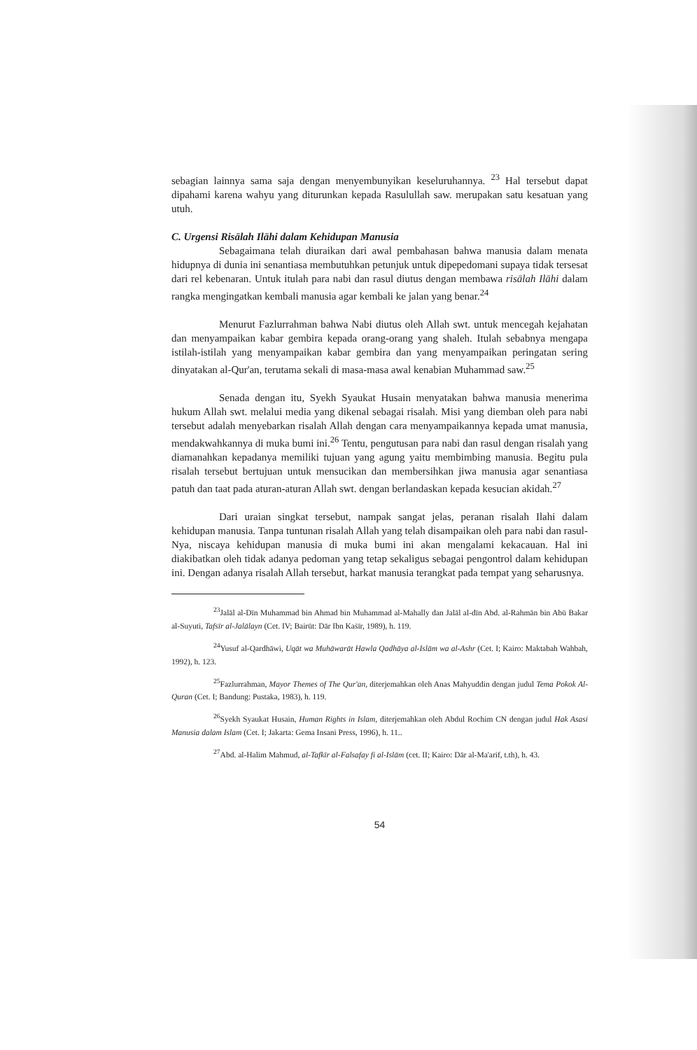sebagian lainnya sama saja dengan menyembunyikan keseluruhannya. <sup>23</sup> Hal tersebut dapat dipahami karena wahyu yang diturunkan kepada Rasulullah saw. merupakan satu kesatuan yang utuh.
C. Urgensi Risālah Ilāhi dalam Kehidupan Manusia
Sebagaimana telah diuraikan dari awal pembahasan bahwa manusia dalam menata hidupnya di dunia ini senantiasa membutuhkan petunjuk untuk dipepedomani supaya tidak tersesat dari rel kebenaran. Untuk itulah para nabi dan rasul diutus dengan membawa risālah Ilāhi dalam rangka mengingatkan kembali manusia agar kembali ke jalan yang benar.<sup>24</sup>
Menurut Fazlurrahman bahwa Nabi diutus oleh Allah swt. untuk mencegah kejahatan dan menyampaikan kabar gembira kepada orang-orang yang shaleh. Itulah sebabnya mengapa istilah-istilah yang menyampaikan kabar gembira dan yang menyampaikan peringatan sering dinyatakan al-Qur'an, terutama sekali di masa-masa awal kenabian Muhammad saw.<sup>25</sup>
Senada dengan itu, Syekh Syaukat Husain menyatakan bahwa manusia menerima hukum Allah swt. melalui media yang dikenal sebagai risalah. Misi yang diemban oleh para nabi tersebut adalah menyebarkan risalah Allah dengan cara menyampaikannya kepada umat manusia, mendakwahkannya di muka bumi ini.<sup>26</sup> Tentu, pengutusan para nabi dan rasul dengan risalah yang diamanahkan kepadanya memiliki tujuan yang agung yaitu membimbing manusia. Begitu pula risalah tersebut bertujuan untuk mensucikan dan membersihkan jiwa manusia agar senantiasa patuh dan taat pada aturan-aturan Allah swt. dengan berlandaskan kepada kesucian akidah.<sup>27</sup>
Dari uraian singkat tersebut, nampak sangat jelas, peranan risalah Ilahi dalam kehidupan manusia. Tanpa tuntunan risalah Allah yang telah disampaikan oleh para nabi dan rasul-Nya, niscaya kehidupan manusia di muka bumi ini akan mengalami kekacauan. Hal ini diakibatkan oleh tidak adanya pedoman yang tetap sekaligus sebagai pengontrol dalam kehidupan ini. Dengan adanya risalah Allah tersebut, harkat manusia terangkat pada tempat yang seharusnya.
<sup>23</sup> Jalāl al-Dīn Muhammad bin Ahmad bin Muhammad al-Mahally dan Jalāl al-dīn Abd. al-Rahmān bin Abū Bakar al-Suyuti, Tafsīr al-Jalālayn (Cet. IV; Bairūt: Dār Ibn Kaṡīr, 1989), h. 119.
<sup>24</sup> Yusuf al-Qardhāwi, Uqāt wa Muhāwarāt Hawla Qadhāya al-Islām wa al-Ashr (Cet. I; Kairo: Maktabah Wahbah, 1992), h. 123.
<sup>25</sup> Fazlurrahman, Mayor Themes of The Qur'an, diterjemahkan oleh Anas Mahyuddin dengan judul Tema Pokok Al-Quran (Cet. I; Bandung: Pustaka, 1983), h. 119.
<sup>26</sup> Syekh Syaukat Husain, Human Rights in Islam, diterjemahkan oleh Abdul Rochim CN dengan judul Hak Asasi Manusia dalam Islam (Cet. I; Jakarta: Gema Insani Press, 1996), h. 11..
<sup>27</sup> Abd. al-Halim Mahmud, al-Tafkīr al-Falsafay fi al-Islām (cet. II; Kairo: Dār al-Ma'arif, t.th), h. 43.
54